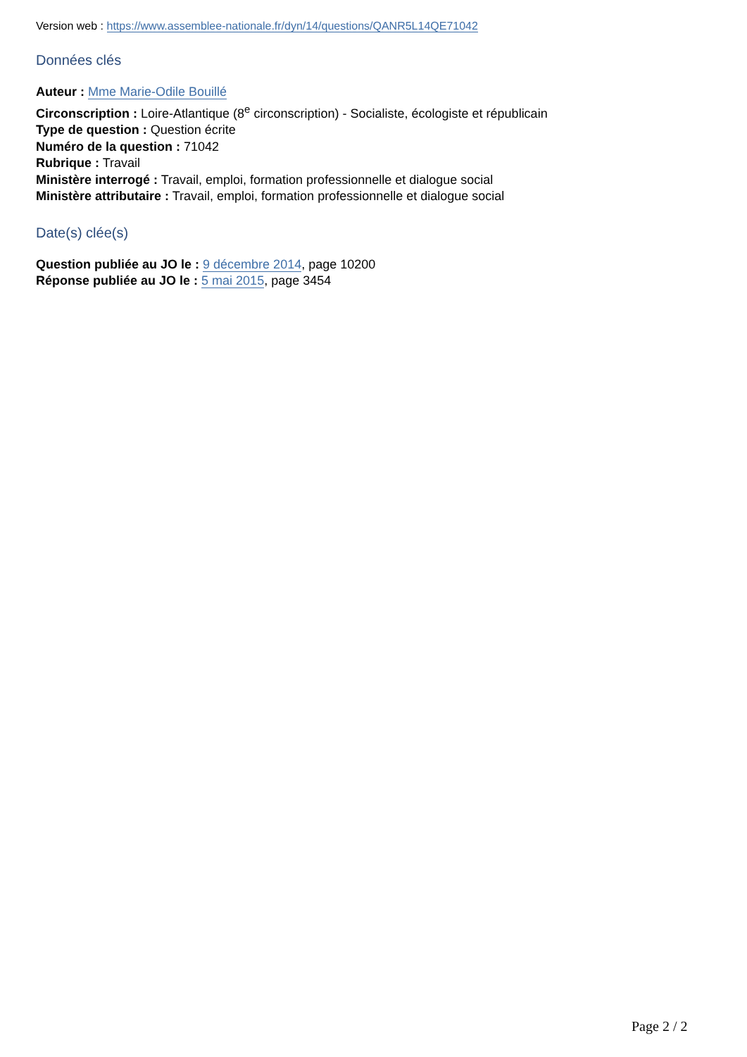Version web : https://www.assemblee-nationale.fr/dyn/14/questions/QANR5L14QE71042
Données clés
Auteur : Mme Marie-Odile Bouillé
Circonscription : Loire-Atlantique (8<sup>e</sup> circonscription) - Socialiste, écologiste et républicain
Type de question : Question écrite
Numéro de la question : 71042
Rubrique : Travail
Ministère interrogé : Travail, emploi, formation professionnelle et dialogue social
Ministère attributaire : Travail, emploi, formation professionnelle et dialogue social
Date(s) clée(s)
Question publiée au JO le : 9 décembre 2014, page 10200
Réponse publiée au JO le : 5 mai 2015, page 3454
Page 2 / 2